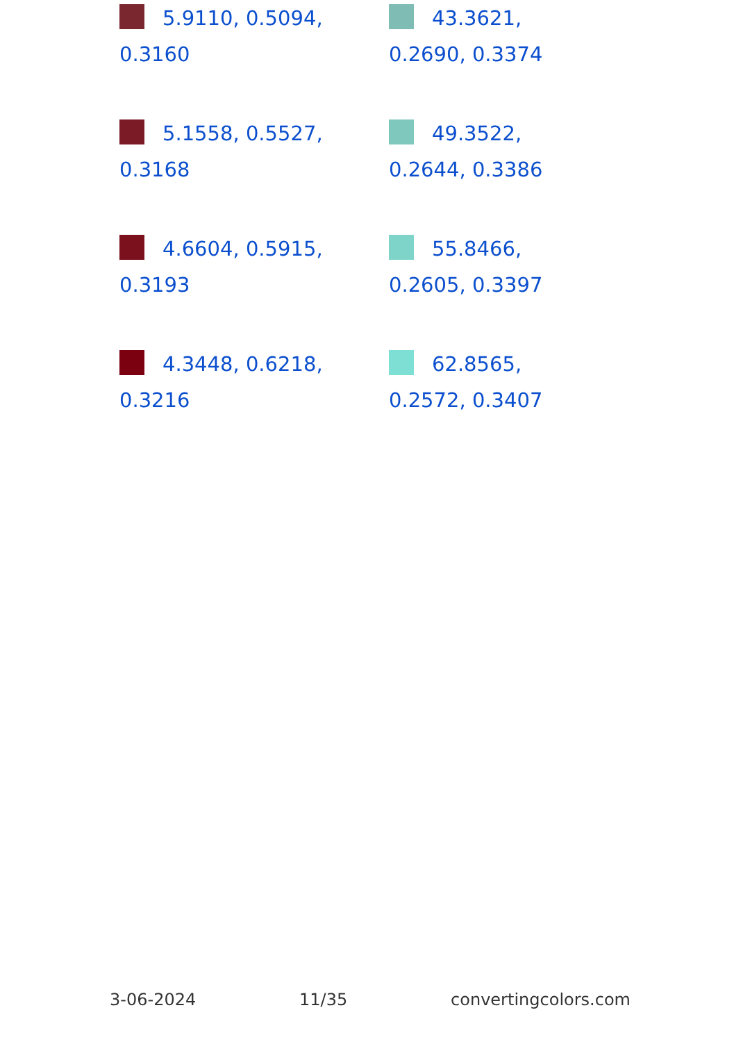5.9110, 0.5094, 0.3160
43.3621, 0.2690, 0.3374
5.1558, 0.5527, 0.3168
49.3522, 0.2644, 0.3386
4.6604, 0.5915, 0.3193
55.8466, 0.2605, 0.3397
4.3448, 0.6218, 0.3216
62.8565, 0.2572, 0.3407
3-06-2024 11/35 convertingcolors.com